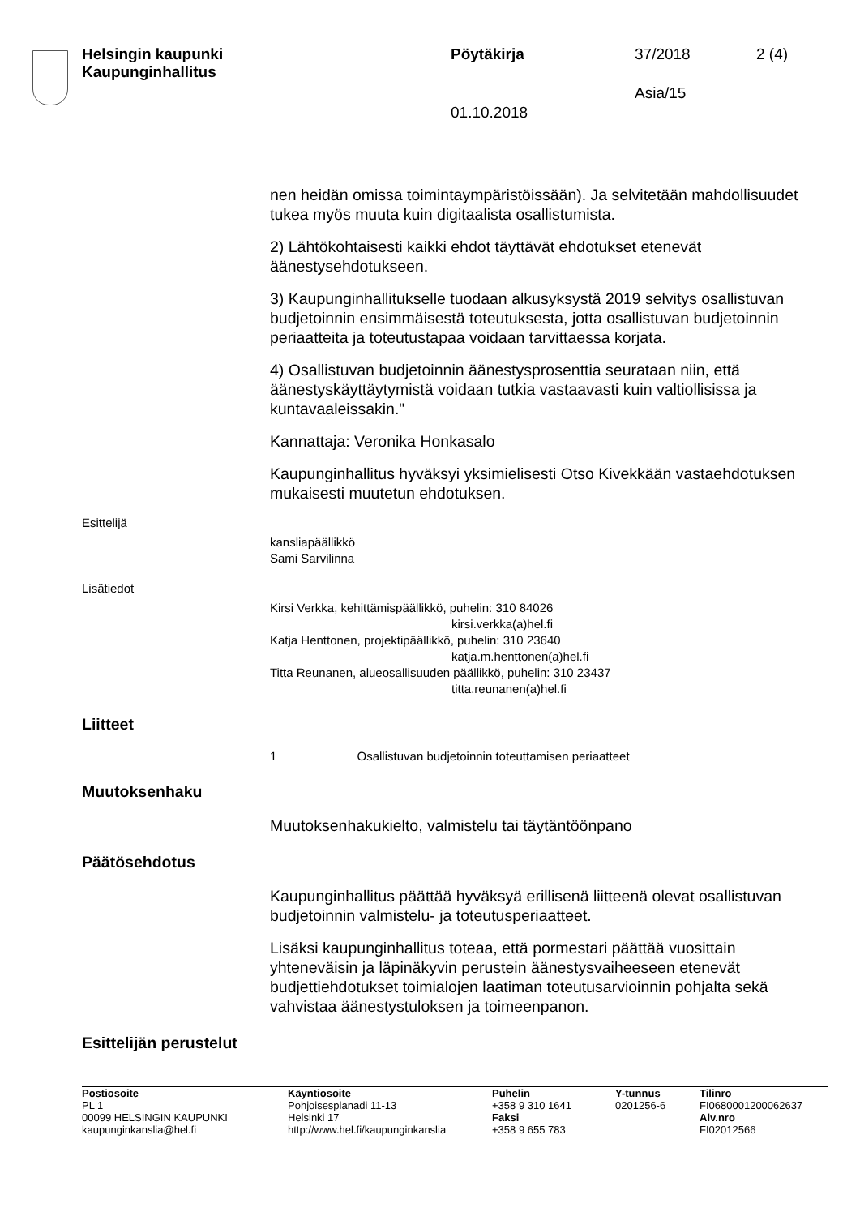Helsingin kaupunki
Kaupunginhallitus
Pöytäkirja 37/2018 2 (4)
Asia/15
01.10.2018
nen heidän omissa toimintaympäristöissään). Ja selvitetään mahdollisuudet tukea myös muuta kuin digitaalista osallistumista.
2) Lähtökohtaisesti kaikki ehdot täyttävät ehdotukset etenevät äänestysehdotukseen.
3) Kaupunginhallitukselle tuodaan alkusyksystä 2019 selvitys osallistuvan budjetoinnin ensimmäisestä toteutuksesta, jotta osallistuvan budjetoinnin periaatteita ja toteutustapaa voidaan tarvittaessa korjata.
4) Osallistuvan budjetoinnin äänestysprosenttia seurataan niin, että äänestyskäyttäytymistä voidaan tutkia vastaavasti kuin valtiollisissa ja kuntavaaleissakin."
Kannattaja: Veronika Honkasalo
Kaupunginhallitus hyväksyi yksimielisesti Otso Kivekkään vastaehdotuksen mukaisesti muutetun ehdotuksen.
Esittelijä
kansliapäällikkö
Sami Sarvilinna
Lisätiedot
Kirsi Verkka, kehittämispäällikkö, puhelin: 310 84026
kirsi.verkka(a)hel.fi
Katja Henttonen, projektipäällikkö, puhelin: 310 23640
katja.m.henttonen(a)hel.fi
Titta Reunanen, alueosallisuuden päällikkö, puhelin: 310 23437
titta.reunanen(a)hel.fi
Liitteet
1 Osallistuvan budjetoinnin toteuttamisen periaatteet
Muutoksenhaku
Muutoksenhakukielto, valmistelu tai täytäntöönpano
Päätösehdotus
Kaupunginhallitus päättää hyväksyä erillisenä liitteenä olevat osallistuvan budjetoinnin valmistelu- ja toteutusperiaatteet.
Lisäksi kaupunginhallitus toteaa, että pormestari päättää vuosittain yhteneväisin ja läpinäkyvin perustein äänestysvaiheeseen etenevät budjettiehdotukset toimialojen laatiman toteutusarvioinnin pohjalta sekä vahvistaa äänestystuloksen ja toimeenpanon.
Esittelijän perustelut
Postiosoite
PL 1
00099 HELSINGIN KAUPUNKI
kaupunginkanslia@hel.fi
Käyntiosoite
Pohjoisesplanadi 11-13
Helsinki 17
http://www.hel.fi/kaupunginkanslia
Puhelin
+358 9 310 1641
Faksi
+358 9 655 783
Y-tunnus
0201256-6
Tilinro
FI0680001200062637
Alv.nro
FI02012566